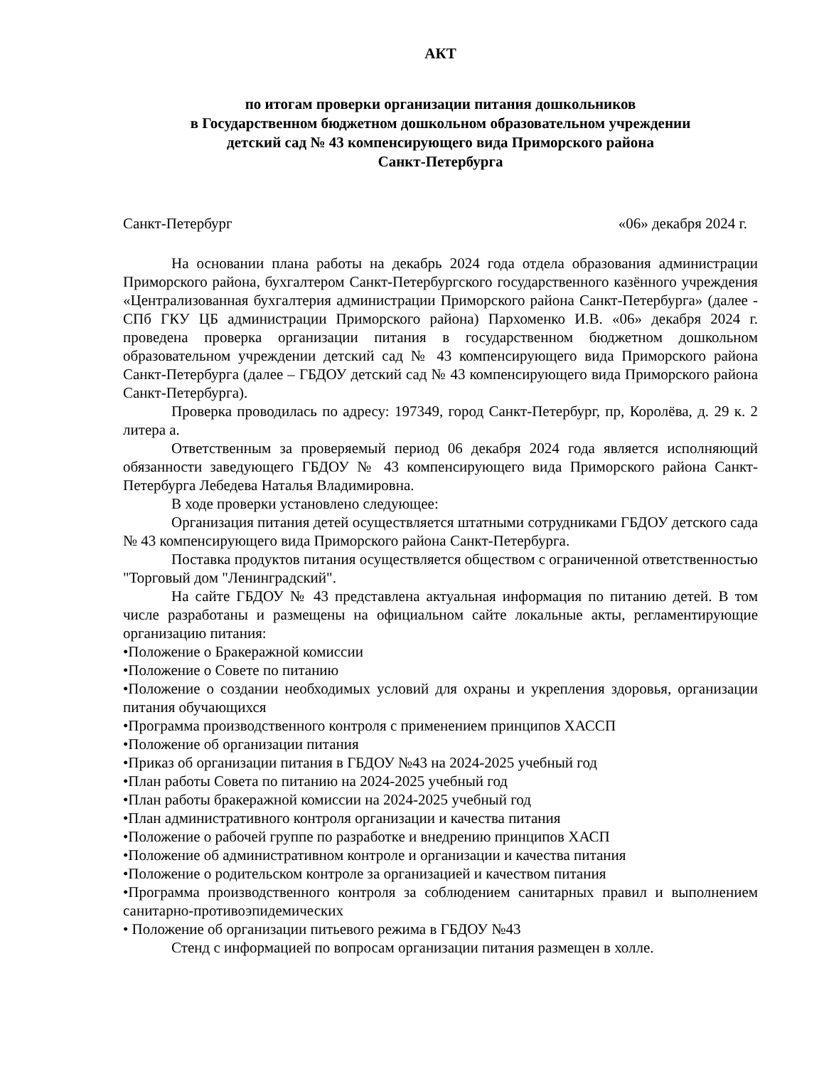АКТ
по итогам проверки организации питания дошкольников
в Государственном бюджетном дошкольном образовательном учреждении
детский сад № 43 компенсирующего вида Приморского района
Санкт-Петербурга
Санкт-Петербург «06» декабря 2024 г.
На основании плана работы на декабрь 2024 года отдела образования администрации Приморского района, бухгалтером Санкт-Петербургского государственного казённого учреждения «Централизованная бухгалтерия администрации Приморского района Санкт-Петербурга» (далее - СПб ГКУ ЦБ администрации Приморского района) Пархоменко И.В. «06» декабря 2024 г. проведена проверка организации питания в государственном бюджетном дошкольном образовательном учреждении детский сад № 43 компенсирующего вида Приморского района Санкт-Петербурга (далее – ГБДОУ детский сад № 43 компенсирующего вида Приморского района Санкт-Петербурга).
Проверка проводилась по адресу: 197349, город Санкт-Петербург, пр, Королёва, д. 29 к. 2 литера а.
Ответственным за проверяемый период 06 декабря 2024 года является исполняющий обязанности заведующего ГБДОУ № 43 компенсирующего вида Приморского района Санкт-Петербурга Лебедева Наталья Владимировна.
В ходе проверки установлено следующее:
Организация питания детей осуществляется штатными сотрудниками ГБДОУ детского сада № 43 компенсирующего вида Приморского района Санкт-Петербурга.
Поставка продуктов питания осуществляется обществом с ограниченной ответственностью "Торговый дом "Ленинградский".
На сайте ГБДОУ № 43 представлена актуальная информация по питанию детей. В том числе разработаны и размещены на официальном сайте локальные акты, регламентирующие организацию питания:
•Положение о Бракеражной комиссии
•Положение о Совете по питанию
•Положение о создании необходимых условий для охраны и укрепления здоровья, организации питания обучающихся
•Программа производственного контроля с применением принципов ХАССП
•Положение об организации питания
•Приказ об организации питания в ГБДОУ №43 на 2024-2025 учебный год
•План работы Совета по питанию на 2024-2025 учебный год
•План работы бракеражной комиссии на 2024-2025 учебный год
•План административного контроля организации и качества питания
•Положение о рабочей группе по разработке и внедрению принципов ХАСП
•Положение об административном контроле и организации и качества питания
•Положение о родительском контроле за организацией и качеством питания
•Программа производственного контроля за соблюдением санитарных правил и выполнением санитарно-противоэпидемических
• Положение об организации питьевого режима в ГБДОУ №43
Стенд с информацией по вопросам организации питания размещен в холле.